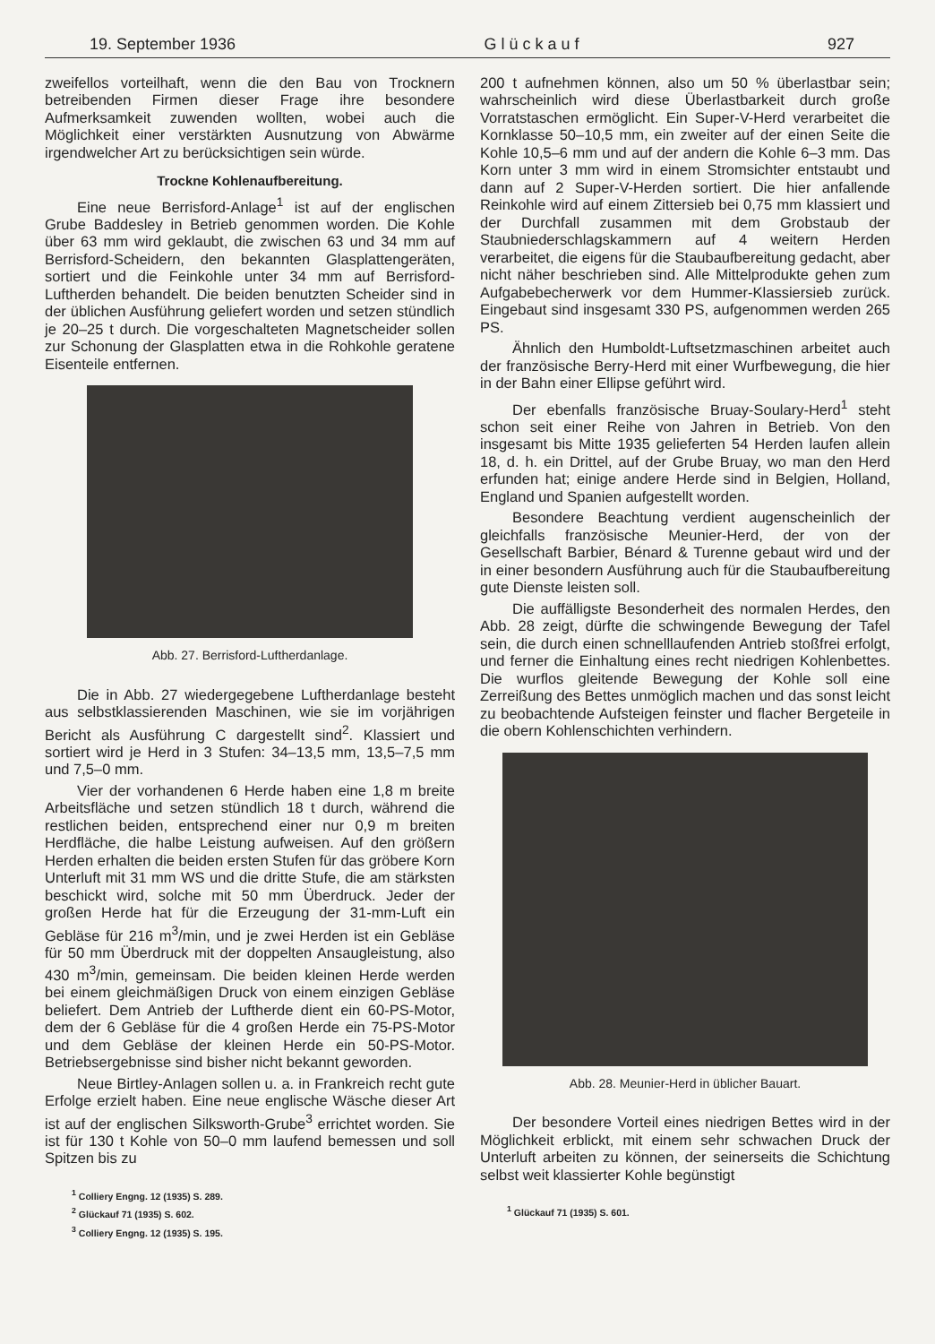19. September 1936 G l ü c k a u f 927
zweifellos vorteilhaft, wenn die den Bau von Trocknern betreibenden Firmen dieser Frage ihre besondere Aufmerksamkeit zuwenden wollten, wobei auch die Möglichkeit einer verstärkten Ausnutzung von Abwärme irgendwelcher Art zu berücksichtigen sein würde.
Trockne Kohlenaufbereitung.
Eine neue Berrisford-Anlage<sup>1</sup> ist auf der englischen Grube Baddesley in Betrieb genommen worden. Die Kohle über 63 mm wird geklaubt, die zwischen 63 und 34 mm auf Berrisford-Scheidern, den bekannten Glasplattengeräten, sortiert und die Feinkohle unter 34 mm auf Berrisford-Luftherden behandelt. Die beiden benutzten Scheider sind in der üblichen Ausführung geliefert worden und setzen stündlich je 20–25 t durch. Die vorgeschalteten Magnetscheider sollen zur Schonung der Glasplatten etwa in die Rohkohle geratene Eisenteile entfernen.
Abb. 27. Berrisford-Luftherdanlage.
Die in Abb. 27 wiedergegebene Luftherdanlage besteht aus selbstklassierenden Maschinen, wie sie im vorjährigen Bericht als Ausführung C dargestellt sind<sup>2</sup>. Klassiert und sortiert wird je Herd in 3 Stufen: 34–13,5 mm, 13,5–7,5 mm und 7,5–0 mm.
Vier der vorhandenen 6 Herde haben eine 1,8 m breite Arbeitsfläche und setzen stündlich 18 t durch, während die restlichen beiden, entsprechend einer nur 0,9 m breiten Herdfläche, die halbe Leistung aufweisen. Auf den größern Herden erhalten die beiden ersten Stufen für das gröbere Korn Unterluft mit 31 mm WS und die dritte Stufe, die am stärksten beschickt wird, solche mit 50 mm Überdruck. Jeder der großen Herde hat für die Erzeugung der 31-mm-Luft ein Gebläse für 216 m<sup>3</sup>/min, und je zwei Herden ist ein Gebläse für 50 mm Überdruck mit der doppelten Ansaugleistung, also 430 m<sup>3</sup>/min, gemeinsam. Die beiden kleinen Herde werden bei einem gleichmäßigen Druck von einem einzigen Gebläse beliefert. Dem Antrieb der Luftherde dient ein 60-PS-Motor, dem der 6 Gebläse für die 4 großen Herde ein 75-PS-Motor und dem Gebläse der kleinen Herde ein 50-PS-Motor. Betriebsergebnisse sind bisher nicht bekannt geworden.
Neue Birtley-Anlagen sollen u. a. in Frankreich recht gute Erfolge erzielt haben. Eine neue englische Wäsche dieser Art ist auf der englischen Silksworth-Grube<sup>3</sup> errichtet worden. Sie ist für 130 t Kohle von 50–0 mm laufend bemessen und soll Spitzen bis zu
<sup>1</sup> Colliery Engng. 12 (1935) S. 289.
<sup>2</sup> Glückauf 71 (1935) S. 602.
<sup>3</sup> Colliery Engng. 12 (1935) S. 195.
200 t aufnehmen können, also um 50 % überlastbar sein; wahrscheinlich wird diese Überlastbarkeit durch große Vorratstaschen ermöglicht. Ein Super-V-Herd verarbeitet die Kornklasse 50–10,5 mm, ein zweiter auf der einen Seite die Kohle 10,5–6 mm und auf der andern die Kohle 6–3 mm. Das Korn unter 3 mm wird in einem Stromsichter entstaubt und dann auf 2 Super-V-Herden sortiert. Die hier anfallende Reinkohle wird auf einem Zittersieb bei 0,75 mm klassiert und der Durchfall zusammen mit dem Grobstaub der Staubniederschlagskammern auf 4 weitern Herden verarbeitet, die eigens für die Staubaufbereitung gedacht, aber nicht näher beschrieben sind. Alle Mittelprodukte gehen zum Aufgabebecherwerk vor dem Hummer-Klassiersieb zurück. Eingebaut sind insgesamt 330 PS, aufgenommen werden 265 PS.
Ähnlich den Humboldt-Luftsetzmaschinen arbeitet auch der französische Berry-Herd mit einer Wurfbewegung, die hier in der Bahn einer Ellipse geführt wird.
Der ebenfalls französische Bruay-Soulary-Herd<sup>1</sup> steht schon seit einer Reihe von Jahren in Betrieb. Von den insgesamt bis Mitte 1935 gelieferten 54 Herden laufen allein 18, d. h. ein Drittel, auf der Grube Bruay, wo man den Herd erfunden hat; einige andere Herde sind in Belgien, Holland, England und Spanien aufgestellt worden.
Besondere Beachtung verdient augenscheinlich der gleichfalls französische Meunier-Herd, der von der Gesellschaft Barbier, Bénard & Turenne gebaut wird und der in einer besondern Ausführung auch für die Staubaufbereitung gute Dienste leisten soll.
Die auffälligste Besonderheit des normalen Herdes, den Abb. 28 zeigt, dürfte die schwingende Bewegung der Tafel sein, die durch einen schnelllaufenden Antrieb stoßfrei erfolgt, und ferner die Einhaltung eines recht niedrigen Kohlenbettes. Die wurflos gleitende Bewegung der Kohle soll eine Zerreißung des Bettes unmöglich machen und das sonst leicht zu beobachtende Aufsteigen feinster und flacher Bergeteile in die obern Kohlenschichten verhindern.
Abb. 28. Meunier-Herd in üblicher Bauart.
Der besondere Vorteil eines niedrigen Bettes wird in der Möglichkeit erblickt, mit einem sehr schwachen Druck der Unterluft arbeiten zu können, der seinerseits die Schichtung selbst weit klassierter Kohle begünstigt
<sup>1</sup> Glückauf 71 (1935) S. 601.